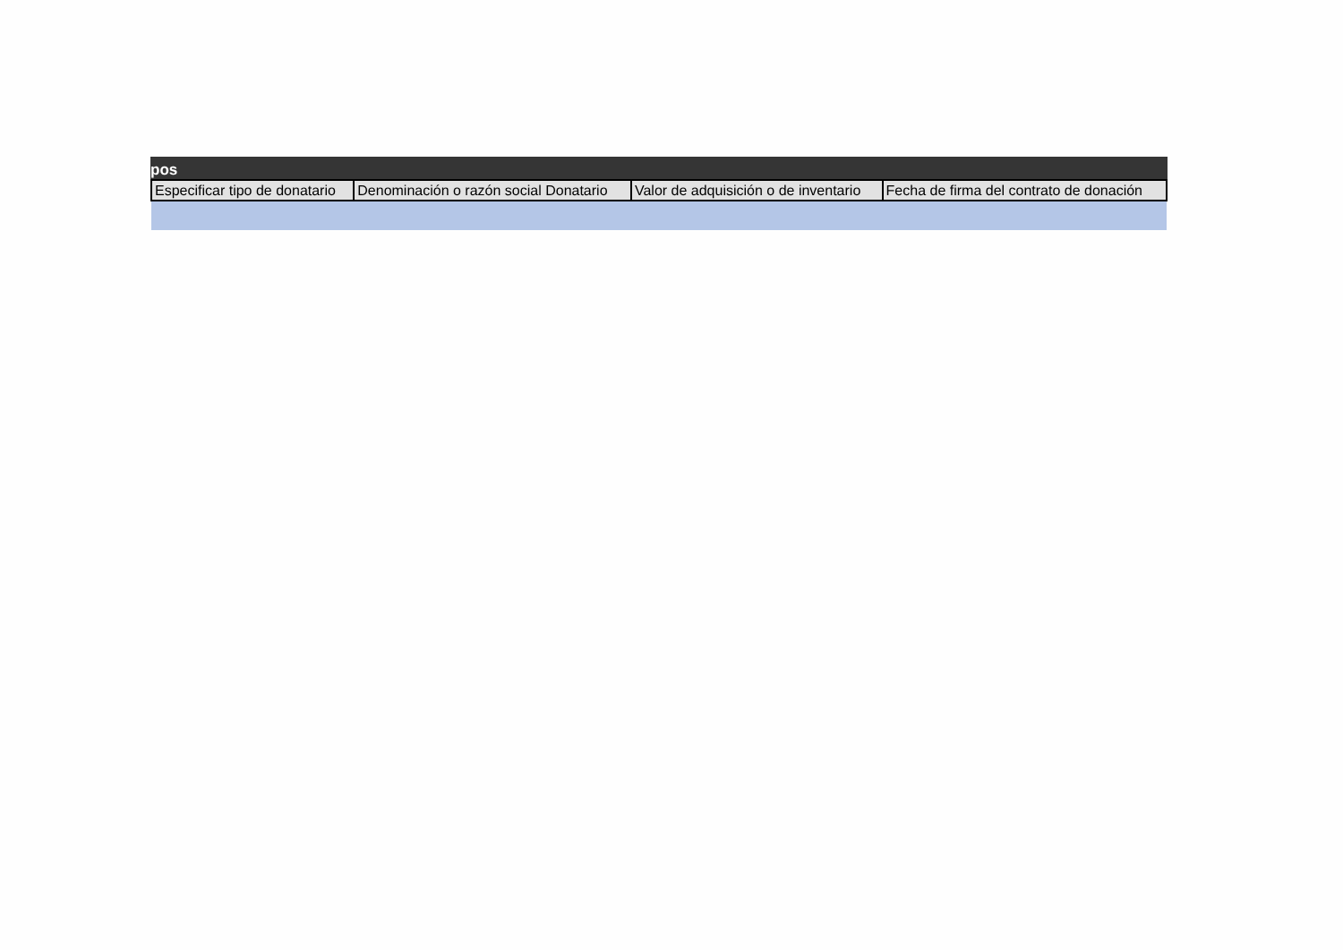pos
| Especificar tipo de donatario | Denominación o razón social Donatario | Valor de adquisición o de inventario | Fecha de firma del contrato de donación |
| --- | --- | --- | --- |